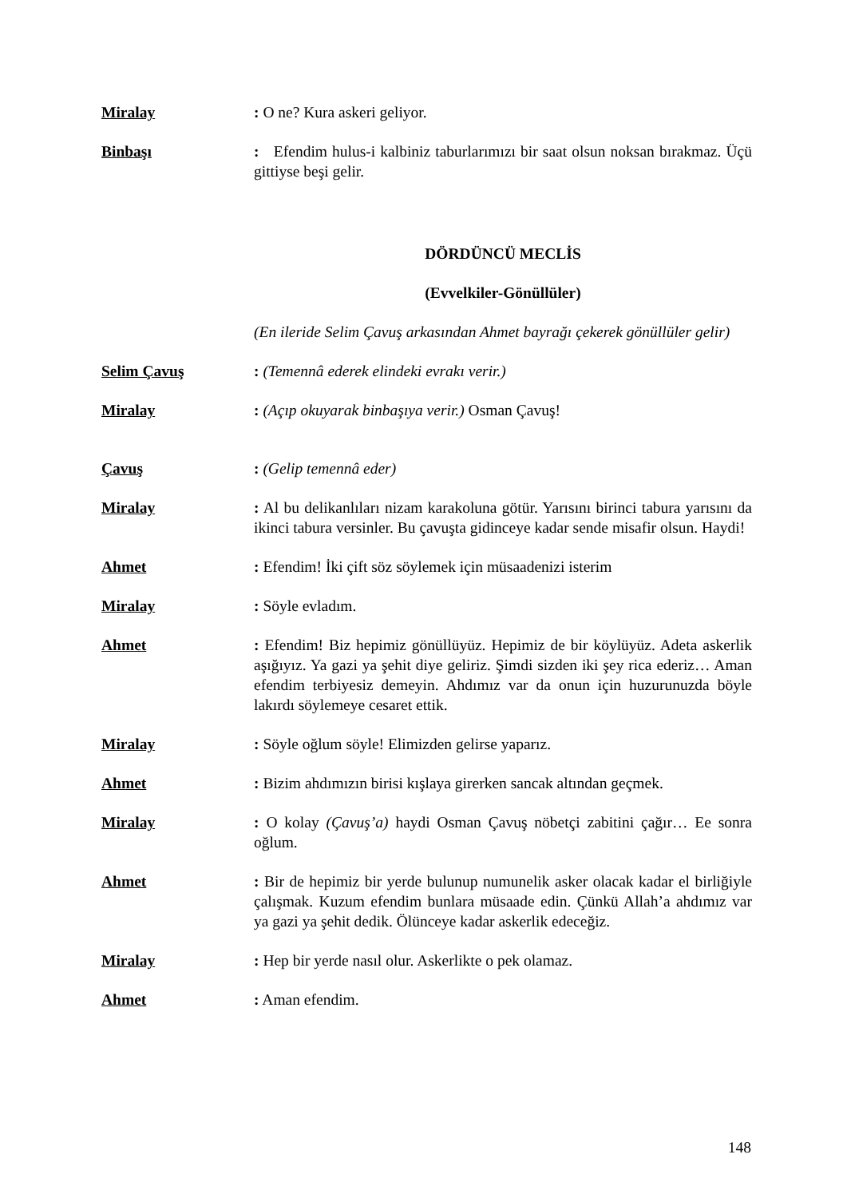Miralay : O ne? Kura askeri geliyor.
Binbaşı : Efendim hulus-i kalbiniz taburlarımızı bir saat olsun noksan bırakmaz. Üçü gittiyse beşi gelir.
DÖRDÜNCÜ MECLİS
(Evvelkiler-Gönüllüler)
(En ileride Selim Çavuş arkasından Ahmet bayrağı çekerek gönüllüler gelir)
Selim Çavuş : (Temennâ ederek elindeki evrakı verir.)
Miralay : (Açıp okuyarak binbaşıya verir.) Osman Çavuş!
Çavuş : (Gelip temennâ eder)
Miralay : Al bu delikanlıları nizam karakoluna götür. Yarısını birinci tabura yarısını da ikinci tabura versinler. Bu çavuşta gidinceye kadar sende misafir olsun. Haydi!
Ahmet : Efendim! İki çift söz söylemek için müsaadenizi isterim
Miralay : Söyle evladım.
Ahmet : Efendim! Biz hepimiz gönüllüyüz. Hepimiz de bir köylüyüz. Adeta askerlik aşığıyız. Ya gazi ya şehit diye geliriz. Şimdi sizden iki şey rica ederiz… Aman efendim terbiyesiz demeyin. Ahdımız var da onun için huzurunuzda böyle lakırdı söylemeye cesaret ettik.
Miralay : Söyle oğlum söyle! Elimizden gelirse yaparız.
Ahmet : Bizim ahdımızın birisi kışlaya girerken sancak altından geçmek.
Miralay : O kolay (Çavuş’a) haydi Osman Çavuş nöbetçi zabitini çağır… Ee sonra oğlum.
Ahmet : Bir de hepimiz bir yerde bulunup numunelik asker olacak kadar el birliğiyle çalışmak. Kuzum efendim bunlara müsaade edin. Çünkü Allah’a ahdımız var ya gazi ya şehit dedik. Ölünceye kadar askerlik edeceğiz.
Miralay : Hep bir yerde nasıl olur. Askerlikte o pek olamaz.
Ahmet : Aman efendim.
148